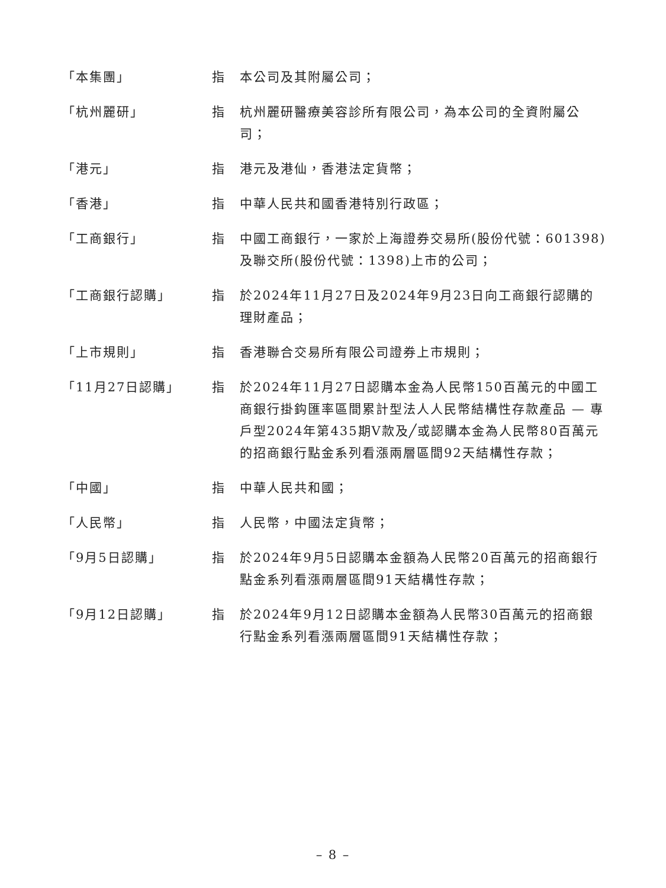「本集團」 指 本公司及其附屬公司；
「杭州麗研」 指 杭州麗研醫療美容診所有限公司，為本公司的全資附屬公司；
「港元」 指 港元及港仙，香港法定貨幣；
「香港」 指 中華人民共和國香港特別行政區；
「工商銀行」 指 中國工商銀行，一家於上海證券交易所(股份代號：601398)及聯交所(股份代號：1398)上市的公司；
「工商銀行認購」 指 於2024年11月27日及2024年9月23日向工商銀行認購的理財產品；
「上市規則」 指 香港聯合交易所有限公司證券上市規則；
「11月27日認購」 指 於2024年11月27日認購本金為人民幣150百萬元的中國工商銀行掛鈎匯率區間累計型法人人民幣結構性存款產品 — 專戶型2024年第435期V款及╱或認購本金為人民幣80百萬元的招商銀行點金系列看漲兩層區間92天結構性存款；
「中國」 指 中華人民共和國；
「人民幣」 指 人民幣，中國法定貨幣；
「9月5日認購」 指 於2024年9月5日認購本金額為人民幣20百萬元的招商銀行點金系列看漲兩層區間91天結構性存款；
「9月12日認購」 指 於2024年9月12日認購本金額為人民幣30百萬元的招商銀行點金系列看漲兩層區間91天結構性存款；
– 8 –